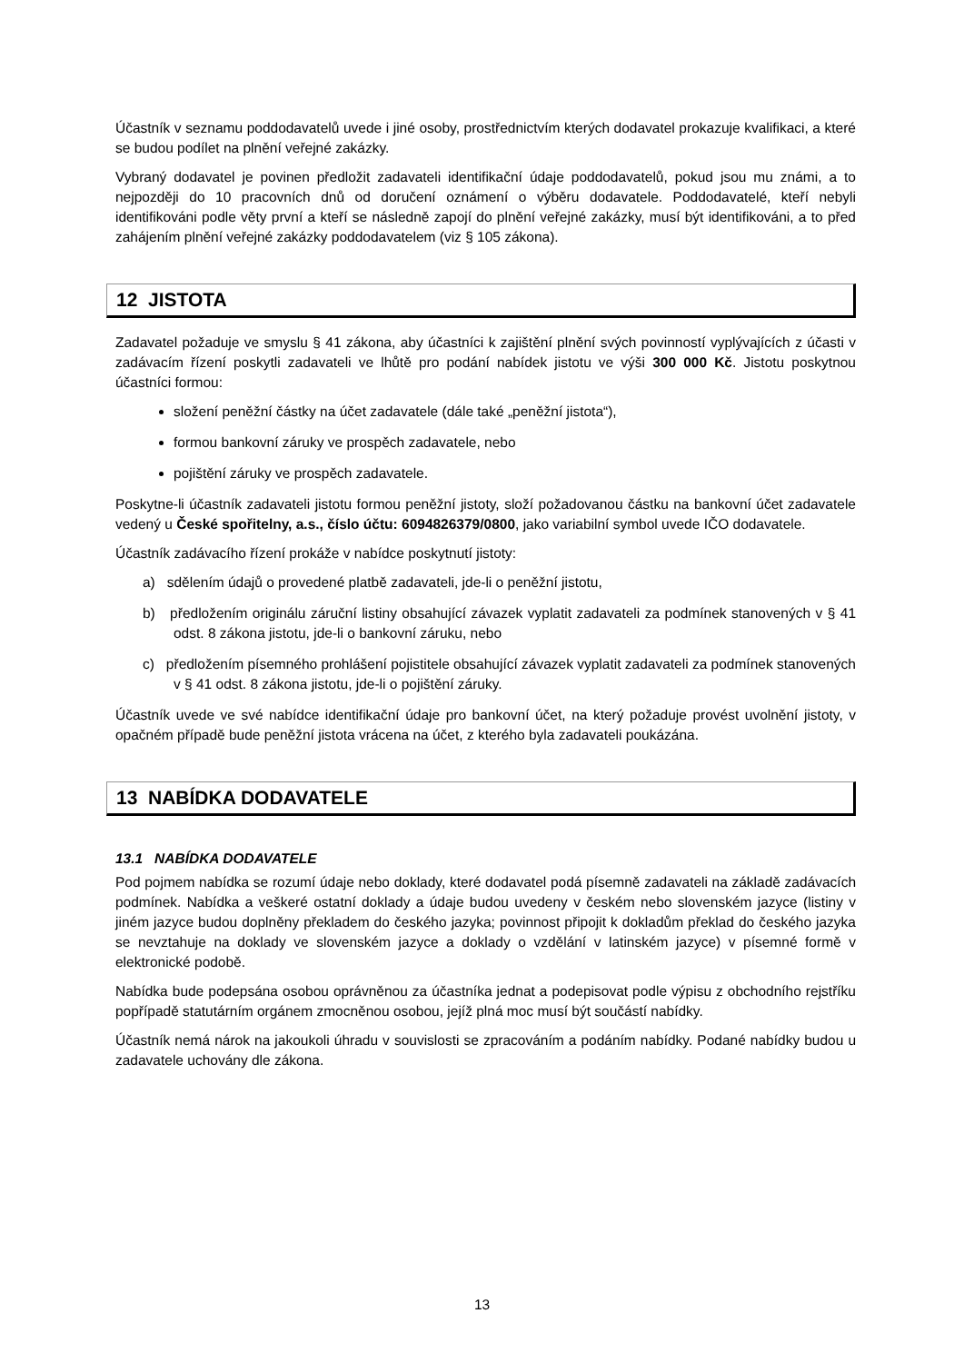Účastník v seznamu poddodavatelů uvede i jiné osoby, prostřednictvím kterých dodavatel prokazuje kvalifikaci, a které se budou podílet na plnění veřejné zakázky.
Vybraný dodavatel je povinen předložit zadavateli identifikační údaje poddodavatelů, pokud jsou mu známi, a to nejpozději do 10 pracovních dnů od doručení oznámení o výběru dodavatele. Poddodavatelé, kteří nebyli identifikováni podle věty první a kteří se následně zapojí do plnění veřejné zakázky, musí být identifikováni, a to před zahájením plnění veřejné zakázky poddodavatelem (viz § 105 zákona).
12 JISTOTA
Zadavatel požaduje ve smyslu § 41 zákona, aby účastníci k zajištění plnění svých povinností vyplývajících z účasti v zadávacím řízení poskytli zadavateli ve lhůtě pro podání nabídek jistotu ve výši 300 000 Kč. Jistotu poskytnou účastníci formou:
složení peněžní částky na účet zadavatele (dále také „peněžní jistota“),
formou bankovní záruky ve prospěch zadavatele, nebo
pojištění záruky ve prospěch zadavatele.
Poskytne-li účastník zadavateli jistotu formou peněžní jistoty, složí požadovanou částku na bankovní účet zadavatele vedený u České spořitelny, a.s., číslo účtu: 6094826379/0800, jako variabilní symbol uvede IČO dodavatele.
Účastník zadávacího řízení prokáže v nabídce poskytnutí jistoty:
a) sdělením údajů o provedené platbě zadavateli, jde-li o peněžní jistotu,
b) předložením originálu záruční listiny obsahující závazek vyplatit zadavateli za podmínek stanovených v § 41 odst. 8 zákona jistotu, jde-li o bankovní záruku, nebo
c) předložením písemného prohlášení pojistitele obsahující závazek vyplatit zadavateli za podmínek stanovených v § 41 odst. 8 zákona jistotu, jde-li o pojištění záruky.
Účastník uvede ve své nabídce identifikační údaje pro bankovní účet, na který požaduje provést uvolnění jistoty, v opačném případě bude peněžní jistota vrácena na účet, z kterého byla zadavateli poukázána.
13 NABÍDKA DODAVATELE
13.1 NABÍDKA DODAVATELE
Pod pojmem nabídka se rozumí údaje nebo doklady, které dodavatel podá písemně zadavateli na základě zadávacích podmínek. Nabídka a veškeré ostatní doklady a údaje budou uvedeny v českém nebo slovenském jazyce (listiny v jiném jazyce budou doplněny překladem do českého jazyka; povinnost připojit k dokladům překlad do českého jazyka se nevztahuje na doklady ve slovenském jazyce a doklady o vzdělání v latinském jazyce) v písemné formě v elektronické podobě.
Nabídka bude podepsána osobou oprávněnou za účastníka jednat a podepisovat podle výpisu z obchodního rejstříku popřípadě statutárním orgánem zmocněnou osobou, jejíž plná moc musí být součástí nabídky.
Účastník nemá nárok na jakoukoli úhradu v souvislosti se zpracováním a podáním nabídky. Podané nabídky budou u zadavatele uchovány dle zákona.
13